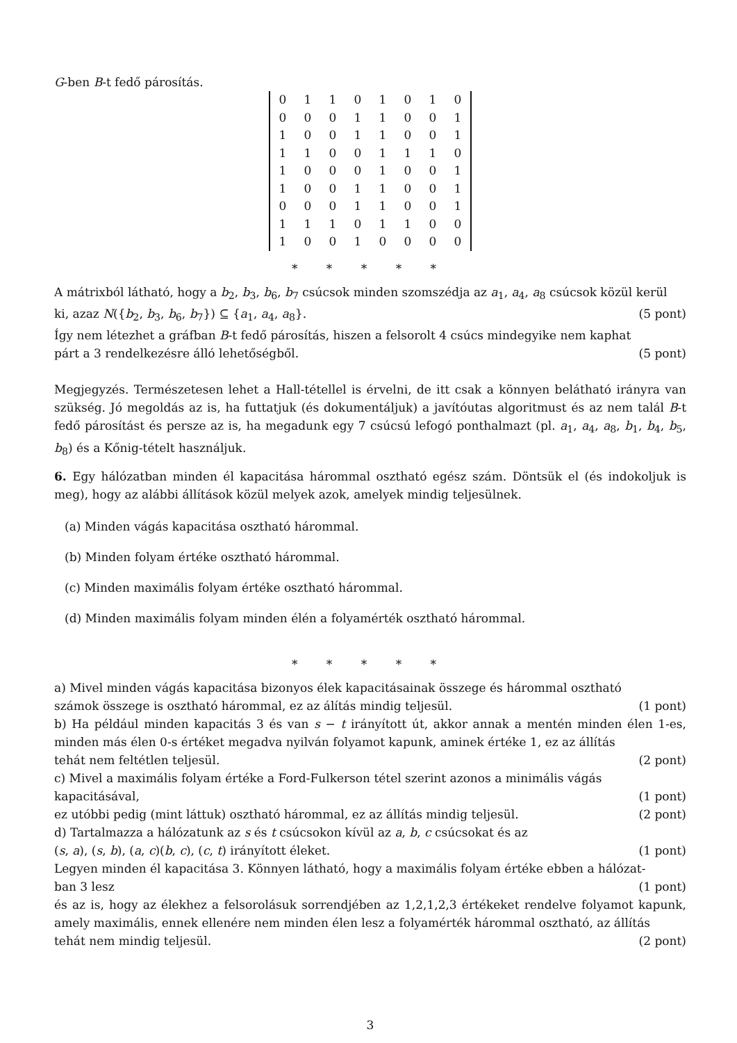G-ben B-t fedő párosítás.
| 0 | 1 | 1 | 0 | 1 | 0 | 1 | 0 |
| 0 | 0 | 0 | 1 | 1 | 0 | 0 | 1 |
| 1 | 0 | 0 | 1 | 1 | 0 | 0 | 1 |
| 1 | 1 | 0 | 0 | 1 | 1 | 1 | 0 |
| 1 | 0 | 0 | 0 | 1 | 0 | 0 | 1 |
| 1 | 0 | 0 | 1 | 1 | 0 | 0 | 1 |
| 0 | 0 | 0 | 1 | 1 | 0 | 0 | 1 |
| 1 | 1 | 1 | 0 | 1 | 1 | 0 | 0 |
| 1 | 0 | 0 | 1 | 0 | 0 | 0 | 0 |
* * * * *
A mátrixból látható, hogy a b<sub>2</sub>, b<sub>3</sub>, b<sub>6</sub>, b<sub>7</sub> csúcsok minden szomszédja az a<sub>1</sub>, a<sub>4</sub>, a<sub>8</sub> csúcsok közül kerül
ki, azaz N({b<sub>2</sub>, b<sub>3</sub>, b<sub>6</sub>, b<sub>7</sub>}) ⊆ {a<sub>1</sub>, a<sub>4</sub>, a<sub>8</sub>}. (5 pont)
Így nem létezhet a gráfban B-t fedő párosítás, hiszen a felsorolt 4 csúcs mindegyike nem kaphat
párt a 3 rendelkezésre álló lehetőségből. (5 pont)
Megjegyzés. Természetesen lehet a Hall-tétellel is érvelni, de itt csak a könnyen belátható irányra van szükség. Jó megoldás az is, ha futtatjuk (és dokumentáljuk) a javítóutas algoritmust és az nem talál B-t fedő párosítást és persze az is, ha megadunk egy 7 csúcsú lefogó ponthalmazt (pl. a<sub>1</sub>, a<sub>4</sub>, a<sub>8</sub>, b<sub>1</sub>, b<sub>4</sub>, b<sub>5</sub>, b<sub>8</sub>) és a Kőnig-tételt használjuk.
6. Egy hálózatban minden él kapacitása hárommal osztható egész szám. Döntsük el (és indokoljuk is meg), hogy az alábbi állítások közül melyek azok, amelyek mindig teljesülnek.
(a) Minden vágás kapacitása osztható hárommal.
(b) Minden folyam értéke osztható hárommal.
(c) Minden maximális folyam értéke osztható hárommal.
(d) Minden maximális folyam minden élén a folyamérték osztható hárommal.
* * * * *
a) Mivel minden vágás kapacitása bizonyos élek kapacitásainak összege és hárommal osztható
számok összege is osztható hárommal, ez az álítás mindig teljesül. (1 pont)
b) Ha például minden kapacitás 3 és van s − t irányított út, akkor annak a mentén minden élen 1-es, minden más élen 0-s értéket megadva nyilván folyamot kapunk, aminek értéke 1, ez az állítás
tehát nem feltétlen teljesül. (2 pont)
c) Mivel a maximális folyam értéke a Ford-Fulkerson tétel szerint azonos a minimális vágás
kapacitásával, (1 pont)
ez utóbbi pedig (mint láttuk) osztható hárommal, ez az állítás mindig teljesül. (2 pont)
d) Tartalmazza a hálózatunk az s és t csúcsokon kívül az a, b, c csúcsokat és az
(s, a), (s, b), (a, c)(b, c), (c, t) irányított éleket. (1 pont)
Legyen minden él kapacitása 3. Könnyen látható, hogy a maximális folyam értéke ebben a hálózat-
ban 3 lesz (1 pont)
és az is, hogy az élekhez a felsorolásuk sorrendjében az 1,2,1,2,3 értékeket rendelve folyamot kapunk, amely maximális, ennek ellenére nem minden élen lesz a folyamérték hárommal osztható, az állítás
tehát nem mindig teljesül. (2 pont)
3